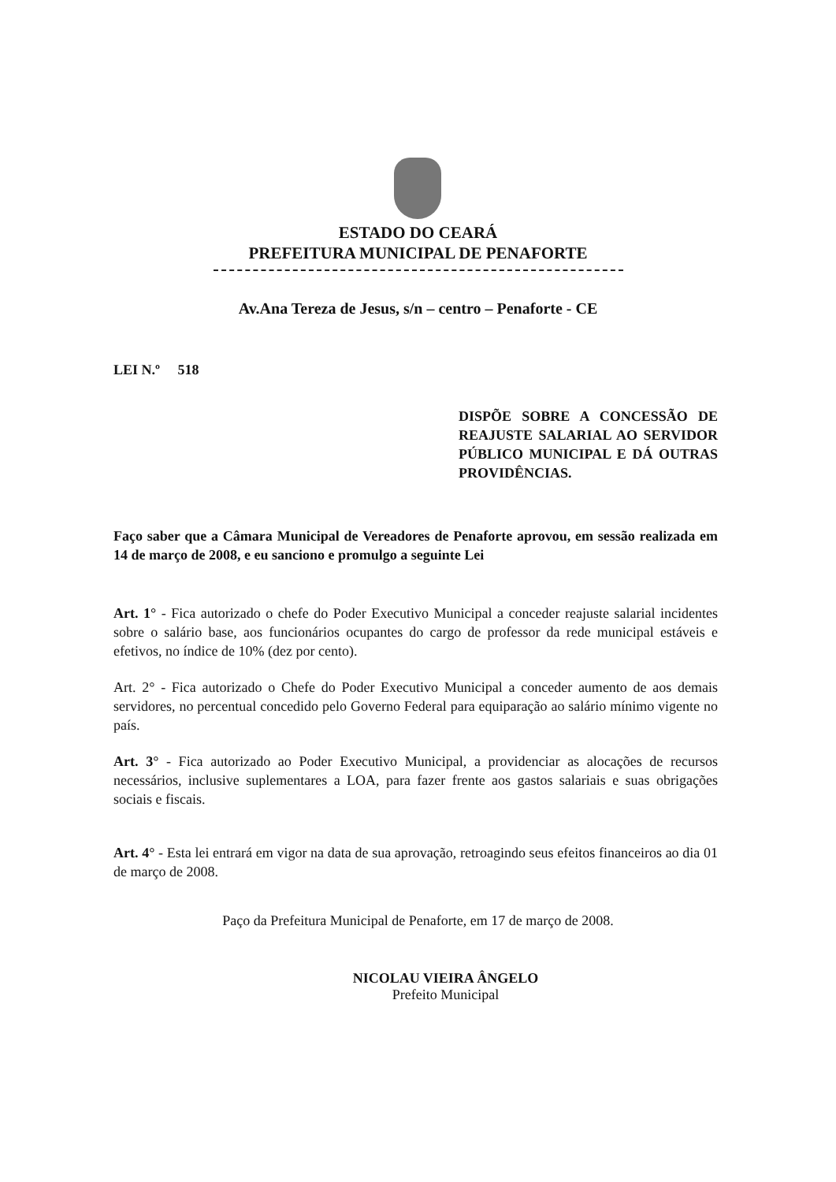ESTADO DO CEARÁ
PREFEITURA MUNICIPAL DE PENAFORTE
Av.Ana Tereza de Jesus, s/n – centro – Penaforte - CE
LEI N.º 518
DISPÕE SOBRE A CONCESSÃO DE REAJUSTE SALARIAL AO SERVIDOR PÚBLICO MUNICIPAL E DÁ OUTRAS PROVIDÊNCIAS.
Faço saber que a Câmara Municipal de Vereadores de Penaforte aprovou, em sessão realizada em 14 de março de 2008, e eu sanciono e promulgo a seguinte Lei
Art. 1° - Fica autorizado o chefe do Poder Executivo Municipal a conceder reajuste salarial incidentes sobre o salário base, aos funcionários ocupantes do cargo de professor da rede municipal estáveis e efetivos, no índice de 10% (dez por cento).
Art. 2° - Fica autorizado o Chefe do Poder Executivo Municipal a conceder aumento de aos demais servidores, no percentual concedido pelo Governo Federal para equiparação ao salário mínimo vigente no país.
Art. 3° - Fica autorizado ao Poder Executivo Municipal, a providenciar as alocações de recursos necessários, inclusive suplementares a LOA, para fazer frente aos gastos salariais e suas obrigações sociais e fiscais.
Art. 4° - Esta lei entrará em vigor na data de sua aprovação, retroagindo seus efeitos financeiros ao dia 01 de março de 2008.
Paço da Prefeitura Municipal de Penaforte, em 17 de março de 2008.
NICOLAU VIEIRA ÂNGELO
Prefeito Municipal